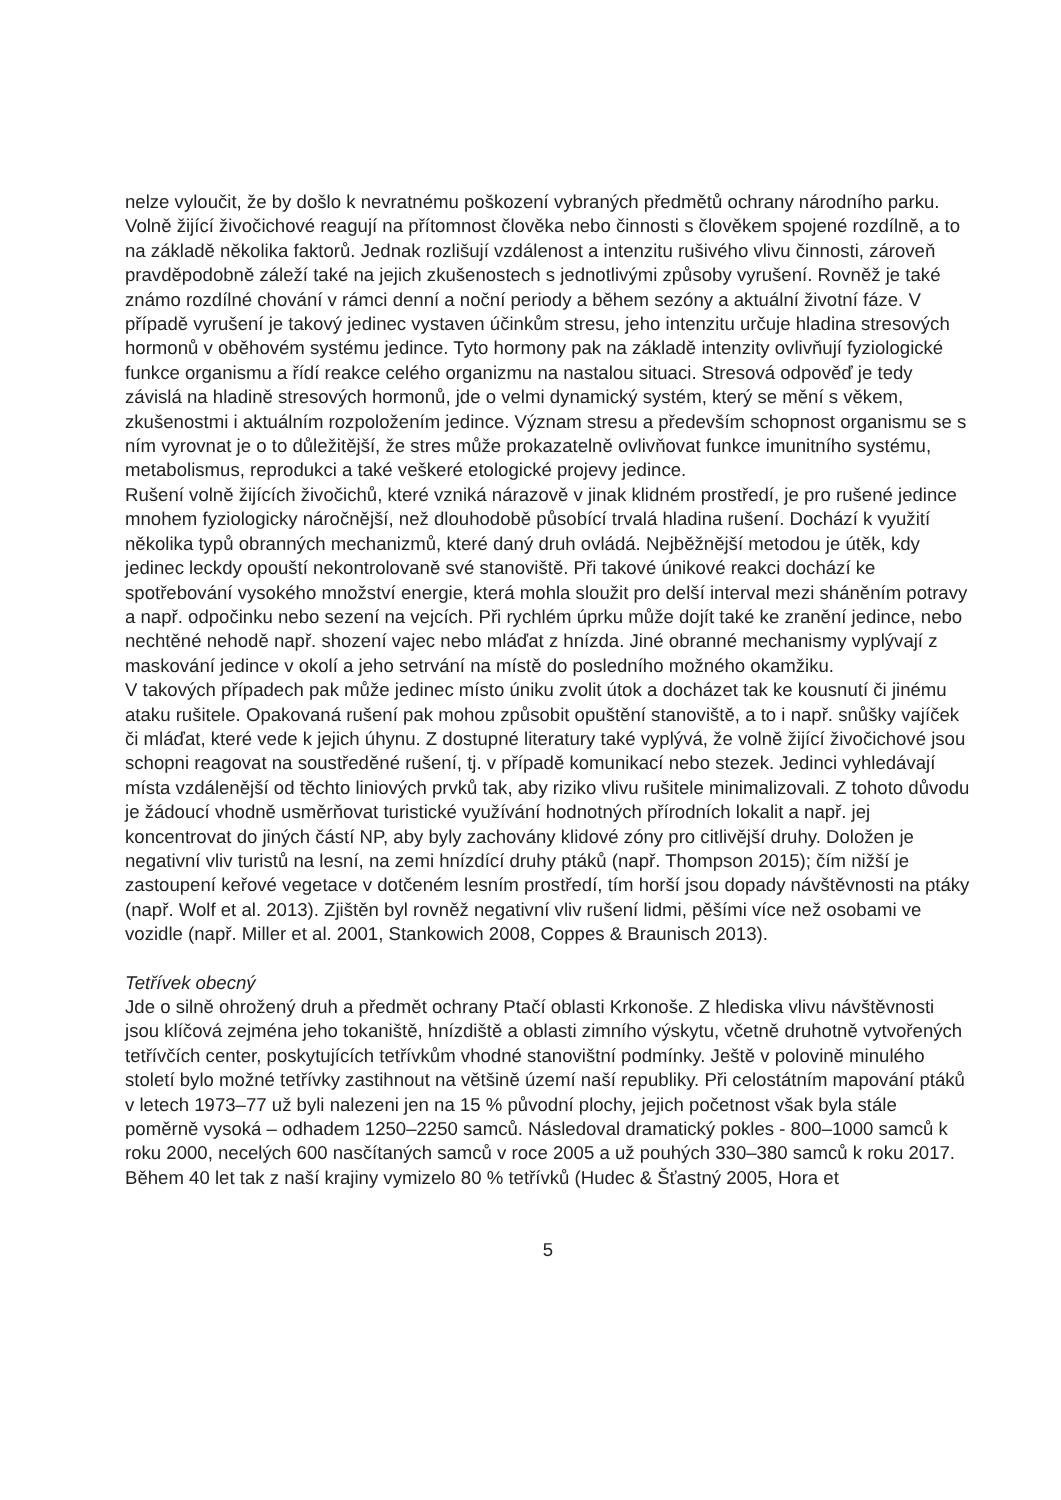nelze vyloučit, že by došlo k nevratnému poškození vybraných předmětů ochrany národního parku.
Volně žijící živočichové reagují na přítomnost člověka nebo činnosti s člověkem spojené rozdílně, a to na základě několika faktorů. Jednak rozlišují vzdálenost a intenzitu rušivého vlivu činnosti, zároveň pravděpodobně záleží také na jejich zkušenostech s jednotlivými způsoby vyrušení. Rovněž je také známo rozdílné chování v rámci denní a noční periody a během sezóny a aktuální životní fáze. V případě vyrušení je takový jedinec vystaven účinkům stresu, jeho intenzitu určuje hladina stresových hormonů v oběhovém systému jedince. Tyto hormony pak na základě intenzity ovlivňují fyziologické funkce organismu a řídí reakce celého organizmu na nastalou situaci. Stresová odpověď je tedy závislá na hladině stresových hormonů, jde o velmi dynamický systém, který se mění s věkem, zkušenostmi i aktuálním rozpoložením jedince. Význam stresu a především schopnost organismu se s ním vyrovnat je o to důležitější, že stres může prokazatelně ovlivňovat funkce imunitního systému, metabolismus, reprodukci a také veškeré etologické projevy jedince.
Rušení volně žijících živočichů, které vzniká nárazově v jinak klidném prostředí, je pro rušené jedince mnohem fyziologicky náročnější, než dlouhodobě působící trvalá hladina rušení. Dochází k využití několika typů obranných mechanizmů, které daný druh ovládá. Nejběžnější metodou je útěk, kdy jedinec leckdy opouští nekontrolovaně své stanoviště. Při takové únikové reakci dochází ke spotřebování vysokého množství energie, která mohla sloužit pro delší interval mezi sháněním potravy a např. odpočinku nebo sezení na vejcích. Při rychlém úprku může dojít také ke zranění jedince, nebo nechtěné nehodě např. shození vajec nebo mláďat z hnízda. Jiné obranné mechanismy vyplývají z maskování jedince v okolí a jeho setrvání na místě do posledního možného okamžiku.
V takových případech pak může jedinec místo úniku zvolit útok a docházet tak ke kousnutí či jinému ataku rušitele. Opakovaná rušení pak mohou způsobit opuštění stanoviště, a to i např. snůšky vajíček či mláďat, které vede k jejich úhynu. Z dostupné literatury také vyplývá, že volně žijící živočichové jsou schopni reagovat na soustředěné rušení, tj. v případě komunikací nebo stezek. Jedinci vyhledávají místa vzdálenější od těchto liniových prvků tak, aby riziko vlivu rušitele minimalizovali. Z tohoto důvodu je žádoucí vhodně usměrňovat turistické využívání hodnotných přírodních lokalit a např. jej koncentrovat do jiných částí NP, aby byly zachovány klidové zóny pro citlivější druhy. Doložen je negativní vliv turistů na lesní, na zemi hnízdící druhy ptáků (např. Thompson 2015); čím nižší je zastoupení keřové vegetace v dotčeném lesním prostředí, tím horší jsou dopady návštěvnosti na ptáky (např. Wolf et al. 2013). Zjištěn byl rovněž negativní vliv rušení lidmi, pěšími více než osobami ve vozidle (např. Miller et al. 2001, Stankowich 2008, Coppes & Braunisch 2013).
Tetřívek obecný
Jde o silně ohrožený druh a předmět ochrany Ptačí oblasti Krkonoše. Z hlediska vlivu návštěvnosti jsou klíčová zejména jeho tokaniště, hnízdiště a oblasti zimního výskytu, včetně druhotně vytvořených tetřívčích center, poskytujících tetřívkům vhodné stanovištní podmínky. Ještě v polovině minulého století bylo možné tetřívky zastihnout na většině území naší republiky. Při celostátním mapování ptáků v letech 1973–77 už byli nalezeni jen na 15 % původní plochy, jejich početnost však byla stále poměrně vysoká – odhadem 1250–2250 samců. Následoval dramatický pokles - 800–1000 samců k roku 2000, necelých 600 nasčítaných samců v roce 2005 a už pouhých 330–380 samců k roku 2017. Během 40 let tak z naší krajiny vymizelo 80 % tetřívků (Hudec & Šťastný 2005, Hora et
5